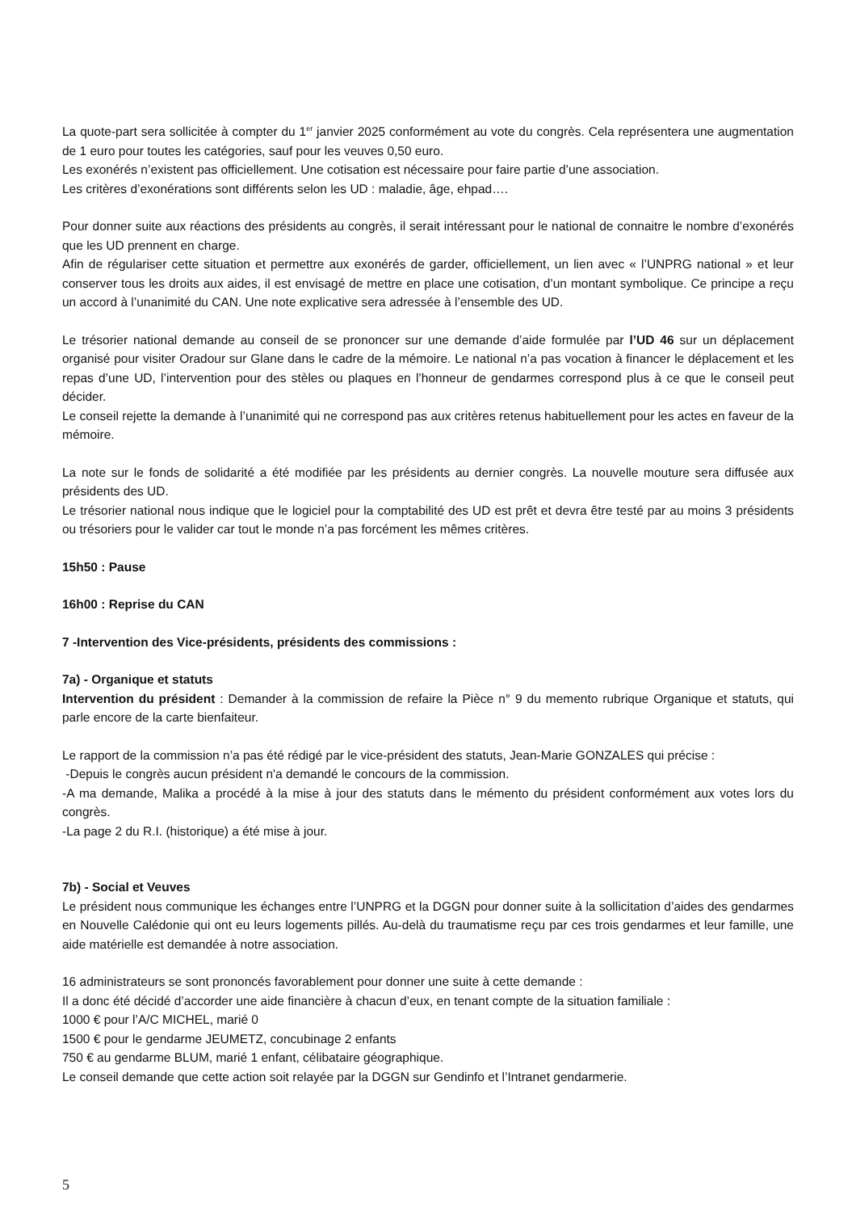La quote-part sera sollicitée à compter du 1<sup>er</sup> janvier 2025 conformément au vote du congrès. Cela représentera une augmentation de 1 euro pour toutes les catégories, sauf pour les veuves 0,50 euro.
Les exonérés n’existent pas officiellement. Une cotisation est nécessaire pour faire partie d’une association.
Les critères d’exonérations sont différents selon les UD : maladie, âge, ehpad….
Pour donner suite aux réactions des présidents au congrès, il serait intéressant pour le national de connaitre le nombre d’exonérés que les UD prennent en charge.
Afin de régulariser cette situation et permettre aux exonérés de garder, officiellement, un lien avec « l’UNPRG national » et leur conserver tous les droits aux aides, il est envisagé de mettre en place une cotisation, d’un montant symbolique. Ce principe a reçu un accord à l’unanimité du CAN. Une note explicative sera adressée à l’ensemble des UD.
Le trésorier national demande au conseil de se prononcer sur une demande d’aide formulée par l’UD 46 sur un déplacement organisé pour visiter Oradour sur Glane dans le cadre de la mémoire. Le national n’a pas vocation à financer le déplacement et les repas d’une UD, l’intervention pour des stèles ou plaques en l’honneur de gendarmes correspond plus à ce que le conseil peut décider.
Le conseil rejette la demande à l’unanimité qui ne correspond pas aux critères retenus habituellement pour les actes en faveur de la mémoire.
La note sur le fonds de solidarité a été modifiée par les présidents au dernier congrès. La nouvelle mouture sera diffusée aux présidents des UD.
Le trésorier national nous indique que le logiciel pour la comptabilité des UD est prêt et devra être testé par au moins 3 présidents ou trésoriers pour le valider car tout le monde n’a pas forcément les mêmes critères.
15h50 : Pause
16h00 : Reprise du CAN
7 -Intervention des Vice-présidents, présidents des commissions :
7a) - Organique et statuts
Intervention du président : Demander à la commission de refaire la Pièce n° 9 du memento rubrique Organique et statuts, qui parle encore de la carte bienfaiteur.
Le rapport de la commission n’a pas été rédigé par le vice-président des statuts, Jean-Marie GONZALES qui précise :
-Depuis le congrès aucun président n'a demandé le concours de la commission.
-A ma demande, Malika a procédé à la mise à jour des statuts dans le mémento du président conformément aux votes lors du congrès.
-La page 2 du R.I. (historique) a été mise à jour.
7b) - Social et Veuves
Le président nous communique les échanges entre l’UNPRG et la DGGN pour donner suite à la sollicitation d’aides des gendarmes en Nouvelle Calédonie qui ont eu leurs logements pillés. Au-delà du traumatisme reçu par ces trois gendarmes et leur famille, une aide matérielle est demandée à notre association.
16 administrateurs se sont prononcés favorablement pour donner une suite à cette demande :
Il a donc été décidé d’accorder une aide financière à chacun d’eux, en tenant compte de la situation familiale :
1000 € pour l’A/C MICHEL, marié 0
1500 € pour le gendarme JEUMETZ, concubinage 2 enfants
750 € au gendarme BLUM, marié 1 enfant, célibataire géographique.
Le conseil demande que cette action soit relayée par la DGGN sur Gendinfo et l’Intranet gendarmerie.
5